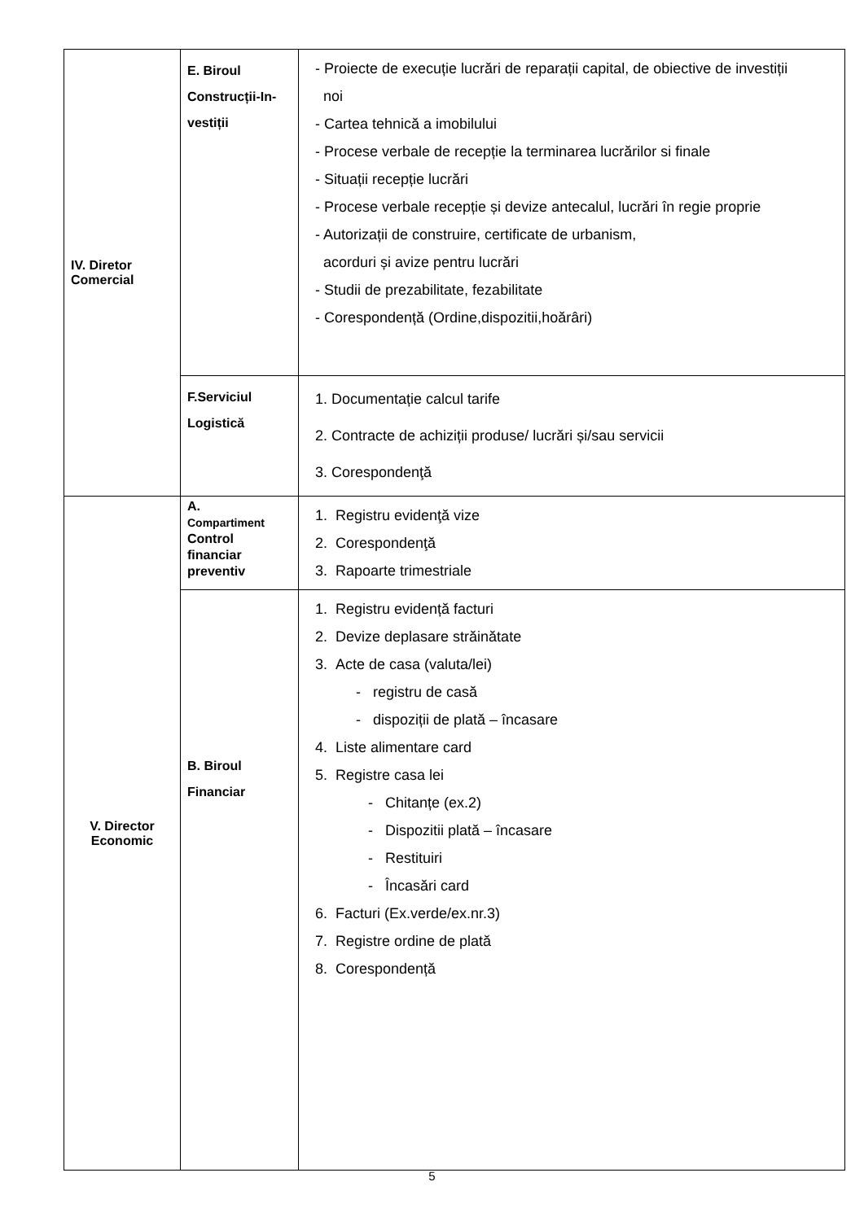| IV. Diretor Comercial | E. Biroul Construcții-In- vestiții | - Proiecte de execuție lucrări de reparații capital, de obiective de investiții noi - Cartea tehnică a imobilului - Procese verbale de recepție la terminarea lucrărilor si finale - Situații recepție lucrări - Procese verbale recepție și devize antecalul, lucrări în regie proprie - Autorizații de construire, certificate de urbanism, acorduri și avize pentru lucrări - Studii de prezabilitate, fezabilitate - Corespondență (Ordine,dispozitii,hoărâri) |
| | F.Serviciul Logistică | 1. Documentație calcul tarife 2. Contracte de achiziții produse/ lucrări și/sau servicii 3. Corespondenţă |
| V. Director Economic | A. Compartiment Control financiar preventiv | 1. Registru evidenţă vize 2. Corespondenţă 3. Rapoarte trimestriale |
| | B. Biroul Financiar | 1. Registru evidență facturi 2. Devize deplasare străinătate 3. Acte de casa (valuta/lei) - registru de casă - dispoziții de plată – încasare 4. Liste alimentare card 5. Registre casa lei - Chitanțe (ex.2) - Dispozitii plată – încasare - Restituiri - Încasări card 6. Facturi (Ex.verde/ex.nr.3) 7. Registre ordine de plată 8. Corespondență |
5